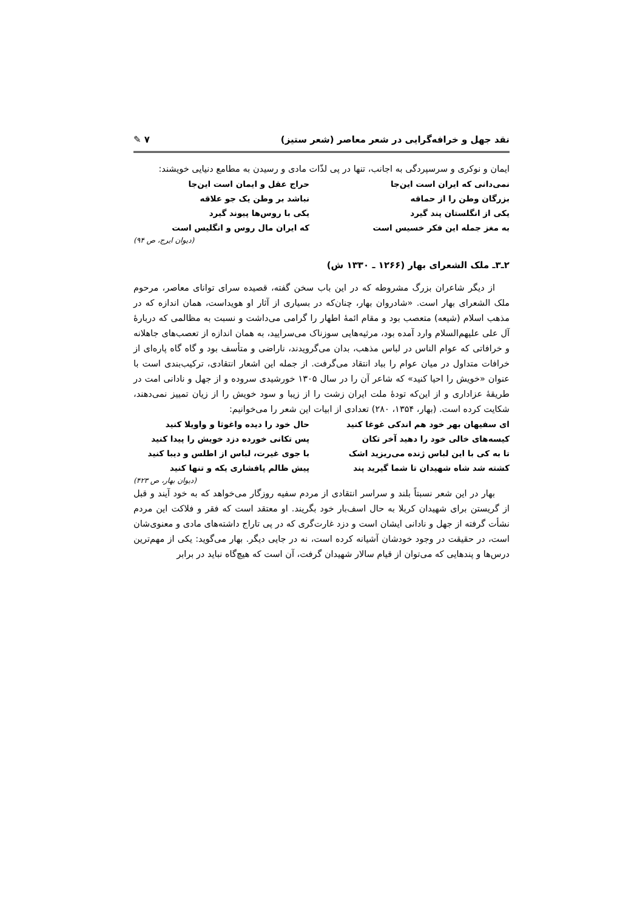نقد جهل و خرافه‌گرایی در شعر معاصر (شعر ستیز) ۷ ✎
ایمان و نوکری و سرسپردگی به اجانب، تنها در پی لذّات مادی و رسیدن به مطامع دنیایی خویشند:
نمی‌دانی که ایران است این‌جا
حراج عقل و ایمان است این‌جا
بزرگان وطن را از حماقه
نباشد بر وطن یک جو علاقه
یکی از انگلستان پند گیرد
یکی با روس‌ها پیوند گیرد
به مغز جمله این فکر خسیس است
که ایران مال روس و انگلیس است
(دیوان ایرج، ص ۹۴)
۲ـ۳ـ ملک الشعرای بهار (۱۲۶۶ ـ ۱۳۳۰ ش)
از دیگر شاعران بزرگ مشروطه که در این باب سخن گفته، قصیده سرای توانای معاصر، مرحوم ملک الشعرای بهار است. «شادروان بهار، چنان‌که در بسیاری از آثار او هویداست، همان اندازه که در مذهب اسلام (شیعه) متعصب بود و مقام ائمهٔ اطهار را گرامی می‌داشت و نسبت به مظالمی که دربارهٔ آل علی علیهم‌السلام وارد آمده بود، مرثیه‌هایی سوزناک می‌سرایید، به همان اندازه از تعصب‌های جاهلانه و خرافاتی که عوام الناس در لباس مذهب، بدان می‌گرویدند، ناراضی و متأسف بود و گاه گاه پاره‌ای از خرافات متداول در میان عوام را بباد انتقاد می‌گرفت. از جمله این اشعار انتقادی، ترکیب‌بندی است با عنوان «خویش را احیا کنید» که شاعر آن را در سال ۱۳۰۵ خورشیدی سروده و از جهل و نادانی امت در طریقهٔ عزاداری و از این‌که تودهٔ ملت ایران زشت را از زیبا و سود خویش را از زیان تمییز نمی‌دهند، شکایت کرده است. (بهار، ۱۳۵۴، ۲۸۰) تعدادی از ابیات این شعر را می‌خوانیم:
ای سفیهان بهر خود هم اندکی غوغا کنید
حال خود را دیده واغوثا و واویلا کنید
کیسه‌های خالی خود را دهید آخر تکان
پس تکانی خورده دزد خویش را پیدا کنید
تا به کی با این لباس ژنده می‌ریزید اشک
با جوی غیرت، لباس از اطلس و دیبا کنید
کشته شد شاه شهیدان تا شما گیرید پند
پیش ظالم پافشاری یکه و تنها کنید
(دیوان بهار، ص ۴۲۳)
بهار در این شعر نسبتاً بلند و سراسر انتقادی از مردم سفیه روزگار می‌خواهد که به خود آیند و قبل از گریستن برای شهیدان کربلا به حال اسف‌بار خود بگریند. او معتقد است که فقر و فلاکت این مردم نشأت گرفته از جهل و نادانی ایشان است و دزد غارت‌گری که در پی تاراج داشته‌های مادی و معنوی‌شان است، در حقیقت در وجود خودشان آشیانه کرده است، نه در جایی دیگر. بهار می‌گوید: یکی از مهم‌ترین درس‌ها و پندهایی که می‌توان از قیام سالار شهیدان گرفت، آن است که هیچ‌گاه نباید در برابر